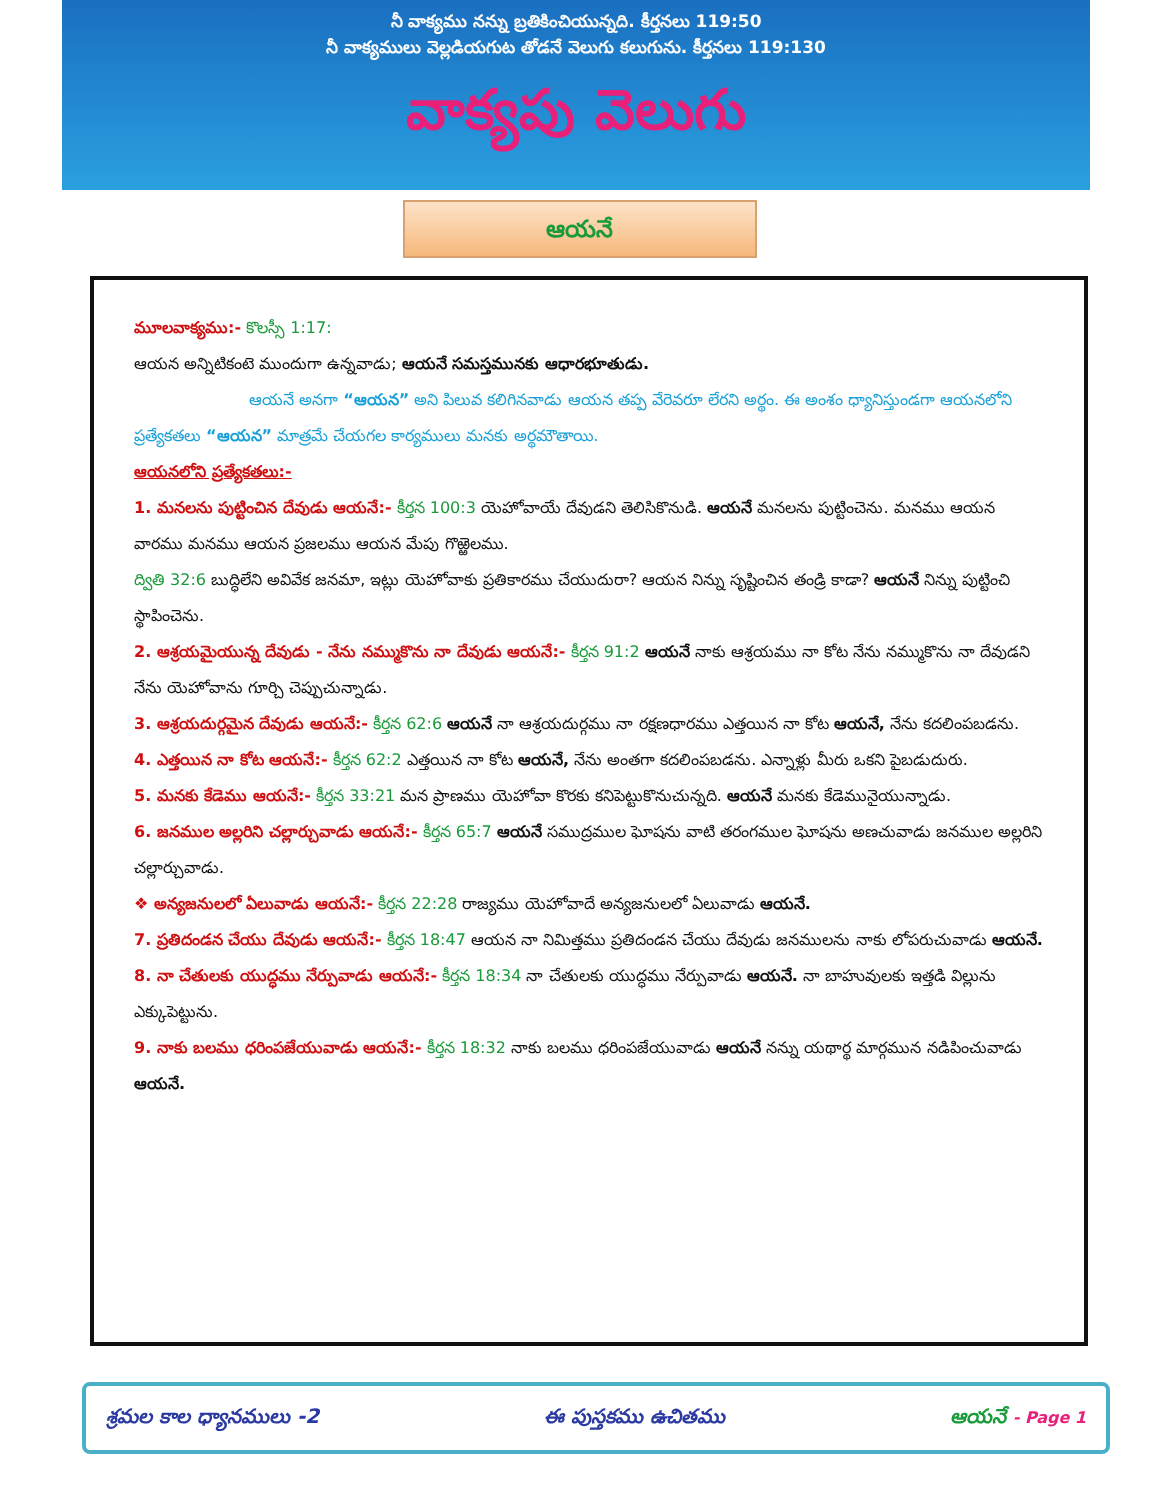నీ వాక్యము నన్ను బ్రతికించియున్నది. కీర్తనలు 119:50
నీ వాక్యములు వెల్లడియగుట తోడనే వెలుగు కలుగును. కీర్తనలు 119:130
వాక్యపు వెలుగు
ఆయనే
మూలవాక్యము:- కొలస్సీ 1:17:
ఆయన అన్నిటికంటె ముందుగా ఉన్నవాడు; ఆయనే సమస్తమునకు ఆధారభూతుడు.
ఆయనే అనగా “ఆయన” అని పిలువ కలిగినవాడు ఆయన తప్ప వేరెవరూ లేరని అర్థం. ఈ అంశం ధ్యానిస్తుండగా ఆయనలోని ప్రత్యేకతలు “ఆయన” మాత్రమే చేయగల కార్యములు మనకు అర్థమౌతాయి.
ఆయనలోని ప్రత్యేకతలు:-
1. మనలను పుట్టించిన దేవుడు ఆయనే:- కీర్తన 100:3 యెహోవాయే దేవుడని తెలిసికొనుడి. ఆయనే మనలను పుట్టించెను. మనము ఆయన వారము మనము ఆయన ప్రజలము ఆయన మేపు గొఱ్ఱెలము.
ద్వితి 32:6 బుద్ధిలేని అవివేక జనమా, ఇట్లు యెహోవాకు ప్రతికారము చేయుదురా? ఆయన నిన్ను సృష్టించిన తండ్రి కాడా? ఆయనే నిన్ను పుట్టించి స్థాపించెను.
2. ఆశ్రయమైయున్న దేవుడు - నేను నమ్ముకొను నా దేవుడు ఆయనే:- కీర్తన 91:2 ఆయనే నాకు ఆశ్రయము నా కోట నేను నమ్ముకొను నా దేవుడని నేను యెహోవాను గూర్చి చెప్పుచున్నాడు.
3. ఆశ్రయదుర్గమైన దేవుడు ఆయనే:- కీర్తన 62:6 ఆయనే నా ఆశ్రయదుర్గము నా రక్షణధారము ఎత్తయిన నా కోట ఆయనే, నేను కదలింపబడను.
4. ఎత్తయిన నా కోట ఆయనే:- కీర్తన 62:2 ఎత్తయిన నా కోట ఆయనే, నేను అంతగా కదలింపబడను. ఎన్నాళ్లు మీరు ఒకని పైబడుదురు.
5. మనకు కేడెము ఆయనే:- కీర్తన 33:21 మన ప్రాణము యెహోవా కొరకు కనిపెట్టుకొనుచున్నది. ఆయనే మనకు కేడెమునైయున్నాడు.
6. జనముల అల్లరిని చల్లార్చువాడు ఆయనే:- కీర్తన 65:7 ఆయనే సముద్రముల ఘోషను వాటి తరంగముల ఘోషను అణచువాడు జనముల అల్లరిని చల్లార్చువాడు.
❖ అన్యజనులలో ఏలువాడు ఆయనే:- కీర్తన 22:28 రాజ్యము యెహోవాదే అన్యజనులలో ఏలువాడు ఆయనే.
7. ప్రతిదండన చేయు దేవుడు ఆయనే:- కీర్తన 18:47 ఆయన నా నిమిత్తము ప్రతిదండన చేయు దేవుడు జనములను నాకు లోపరుచువాడు ఆయనే.
8. నా చేతులకు యుద్ధము నేర్పువాడు ఆయనే:- కీర్తన 18:34 నా చేతులకు యుద్ధము నేర్పువాడు ఆయనే. నా బాహువులకు ఇత్తడి విల్లును ఎక్కుపెట్టును.
9. నాకు బలము ధరింపజేయువాడు ఆయనే:- కీర్తన 18:32 నాకు బలము ధరింపజేయువాడు ఆయనే నన్ను యథార్థ మార్గమున నడిపించువాడు ఆయనే.
శ్రమల కాల ధ్యానములు -2 ఈ పుస్తకము ఉచితము ఆయనే - Page 1